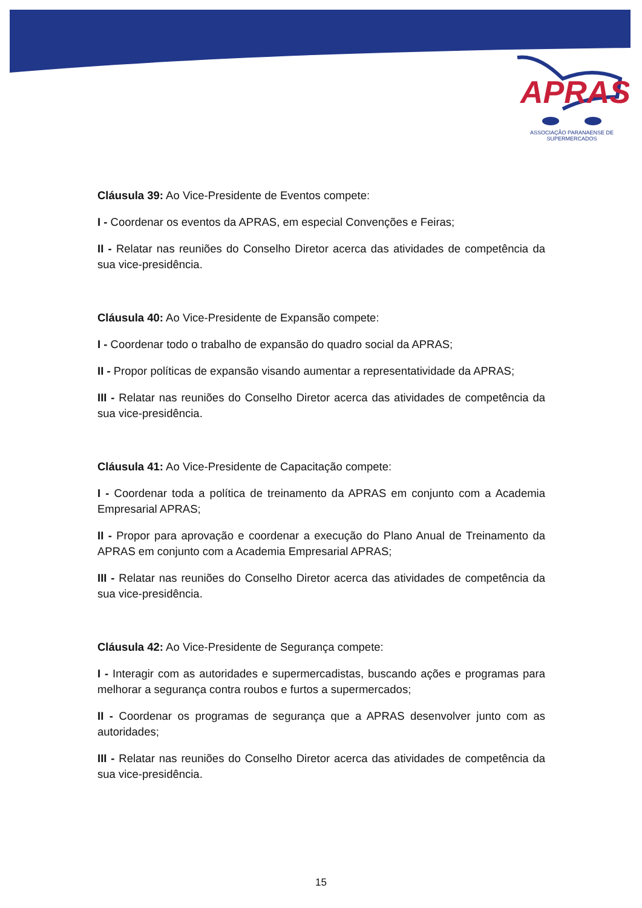APRAS
ASSOCIAÇÃO PARANAENSE DE SUPERMERCADOS
Cláusula 39: Ao Vice-Presidente de Eventos compete:
I - Coordenar os eventos da APRAS, em especial Convenções e Feiras;
II - Relatar nas reuniões do Conselho Diretor acerca das atividades de competência da sua vice-presidência.
Cláusula 40: Ao Vice-Presidente de Expansão compete:
I - Coordenar todo o trabalho de expansão do quadro social da APRAS;
II - Propor políticas de expansão visando aumentar a representatividade da APRAS;
III - Relatar nas reuniões do Conselho Diretor acerca das atividades de competência da sua vice-presidência.
Cláusula 41: Ao Vice-Presidente de Capacitação compete:
I - Coordenar toda a política de treinamento da APRAS em conjunto com a Academia Empresarial APRAS;
II - Propor para aprovação e coordenar a execução do Plano Anual de Treinamento da APRAS em conjunto com a Academia Empresarial APRAS;
III - Relatar nas reuniões do Conselho Diretor acerca das atividades de competência da sua vice-presidência.
Cláusula 42: Ao Vice-Presidente de Segurança compete:
I - Interagir com as autoridades e supermercadistas, buscando ações e programas para melhorar a segurança contra roubos e furtos a supermercados;
II - Coordenar os programas de segurança que a APRAS desenvolver junto com as autoridades;
III - Relatar nas reuniões do Conselho Diretor acerca das atividades de competência da sua vice-presidência.
15